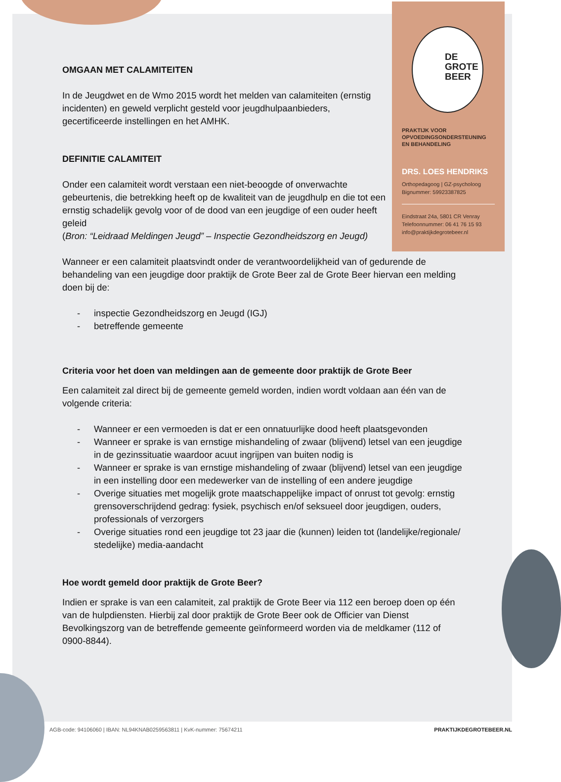DE
GROTE
BEER
PRAKTIJK VOOR
OPVOEDINGSONDERSTEUNING
EN BEHANDELING
DRS. LOES HENDRIKS
Orthopedagoog | GZ-psycholoog
Bignummer: 59923387825
Eindstraat 24a, 5801 CR Venray
Telefoonnummer: 06 41 76 15 93
info@praktijkdegrotebeer.nl
OMGAAN MET CALAMITEITEN
In de Jeugdwet en de Wmo 2015 wordt het melden van calamiteiten (ernstig incidenten) en geweld verplicht gesteld voor jeugdhulpaanbieders, gecertificeerde instellingen en het AMHK.
DEFINITIE CALAMITEIT
Onder een calamiteit wordt verstaan een niet-beoogde of onverwachte gebeurtenis, die betrekking heeft op de kwaliteit van de jeugdhulp en die tot een ernstig schadelijk gevolg voor of de dood van een jeugdige of een ouder heeft geleid
(Bron: “Leidraad Meldingen Jeugd” – Inspectie Gezondheidszorg en Jeugd)
Wanneer er een calamiteit plaatsvindt onder de verantwoordelijkheid van of gedurende de behandeling van een jeugdige door praktijk de Grote Beer zal de Grote Beer hiervan een melding doen bij de:
- inspectie Gezondheidszorg en Jeugd (IGJ)
- betreffende gemeente
Criteria voor het doen van meldingen aan de gemeente door praktijk de Grote Beer
Een calamiteit zal direct bij de gemeente gemeld worden, indien wordt voldaan aan één van de volgende criteria:
- Wanneer er een vermoeden is dat er een onnatuurlijke dood heeft plaatsgevonden
- Wanneer er sprake is van ernstige mishandeling of zwaar (blijvend) letsel van een jeugdige in de gezinssituatie waardoor acuut ingrijpen van buiten nodig is
- Wanneer er sprake is van ernstige mishandeling of zwaar (blijvend) letsel van een jeugdige in een instelling door een medewerker van de instelling of een andere jeugdige
- Overige situaties met mogelijk grote maatschappelijke impact of onrust tot gevolg: ernstig grensoverschrijdend gedrag: fysiek, psychisch en/of seksueel door jeugdigen, ouders, professionals of verzorgers
- Overige situaties rond een jeugdige tot 23 jaar die (kunnen) leiden tot (landelijke/regionale/ stedelijke) media-aandacht
Hoe wordt gemeld door praktijk de Grote Beer?
Indien er sprake is van een calamiteit, zal praktijk de Grote Beer via 112 een beroep doen op één van de hulpdiensten. Hierbij zal door praktijk de Grote Beer ook de Officier van Dienst Bevolkingszorg van de betreffende gemeente geïnformeerd worden via de meldkamer (112 of 0900-8844).
AGB-code: 94106060 | IBAN: NL94KNAB0259563811 | KvK-nummer: 75674211 PRAKTIJKDEGROTEBEER.NL